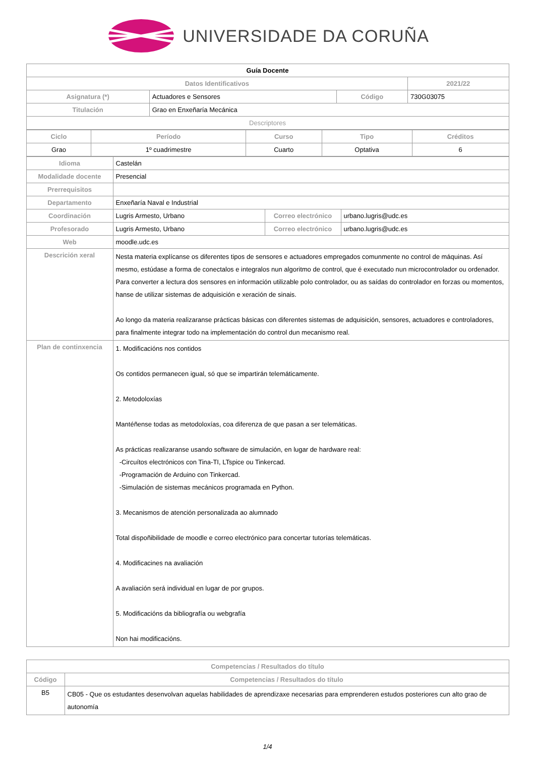UNIVERSIDADE DA CORUÑA
| Guía Docente | | | |
| Datos Identificativos | | | 2021/22 |
| Asignatura (*) | Actuadores e Sensores | Código | 730G03075 |
| Titulación | Grao en Enxeñaría Mecánica | | |
| Descriptores | | | |
| Ciclo | Período | Curso | Tipo | Créditos |
| --- | --- | --- | --- | --- |
| Grao | 1º cuadrimestre | Cuarto | Optativa | 6 |
| Idioma | Castelán | | |
| Modalidade docente | Presencial | | |
| Prerrequisitos | | | |
| Departamento | Enxeñaría Naval e Industrial | | |
| Coordinación | Lugris Armesto, Urbano | Correo electrónico | urbano.lugris@udc.es |
| Profesorado | Lugris Armesto, Urbano | Correo electrónico | urbano.lugris@udc.es |
| Web | moodle.udc.es | | |
| Descrición xeral | Nesta materia explícanse os diferentes tipos de sensores e actuadores empregados comunmente no control de máquinas. Así mesmo, estúdase a forma de conectalos e integralos nun algoritmo de control, que é executado nun microcontrolador ou ordenador. Para converter a lectura dos sensores en información utilizable polo controlador, ou as saídas do controlador en forzas ou momentos, hanse de utilizar sistemas de adquisición e xeración de sinais. Ao longo da materia realizaranse prácticas básicas con diferentes sistemas de adquisición, sensores, actuadores e controladores, para finalmente integrar todo na implementación do control dun mecanismo real. | | |
| Plan de continxencia | 1. Modificacións nos contidos Os contidos permanecen igual, só que se impartirán telemáticamente. 2. Metodoloxías Mantéñense todas as metodoloxías, coa diferenza de que pasan a ser telemáticas. As prácticas realizaranse usando software de simulación, en lugar de hardware real: -Circuítos electrónicos con Tina-TI, LTspice ou Tinkercad. -Programación de Arduino con Tinkercad. -Simulación de sistemas mecánicos programada en Python. 3. Mecanismos de atención personalizada ao alumnado Total dispoñibilidade de moodle e correo electrónico para concertar tutorías telemáticas. 4. Modificacines na avaliación A avaliación será individual en lugar de por grupos. 5. Modificacións da bibliografía ou webgrafía Non hai modificacións. | | |
| Competencias / Resultados do título | |
| --- | --- |
| Código | Competencias / Resultados do título |
| B5 | CB05 - Que os estudantes desenvolvan aquelas habilidades de aprendizaxe necesarias para emprenderen estudos posteriores cun alto grao de autonomía |
1/4